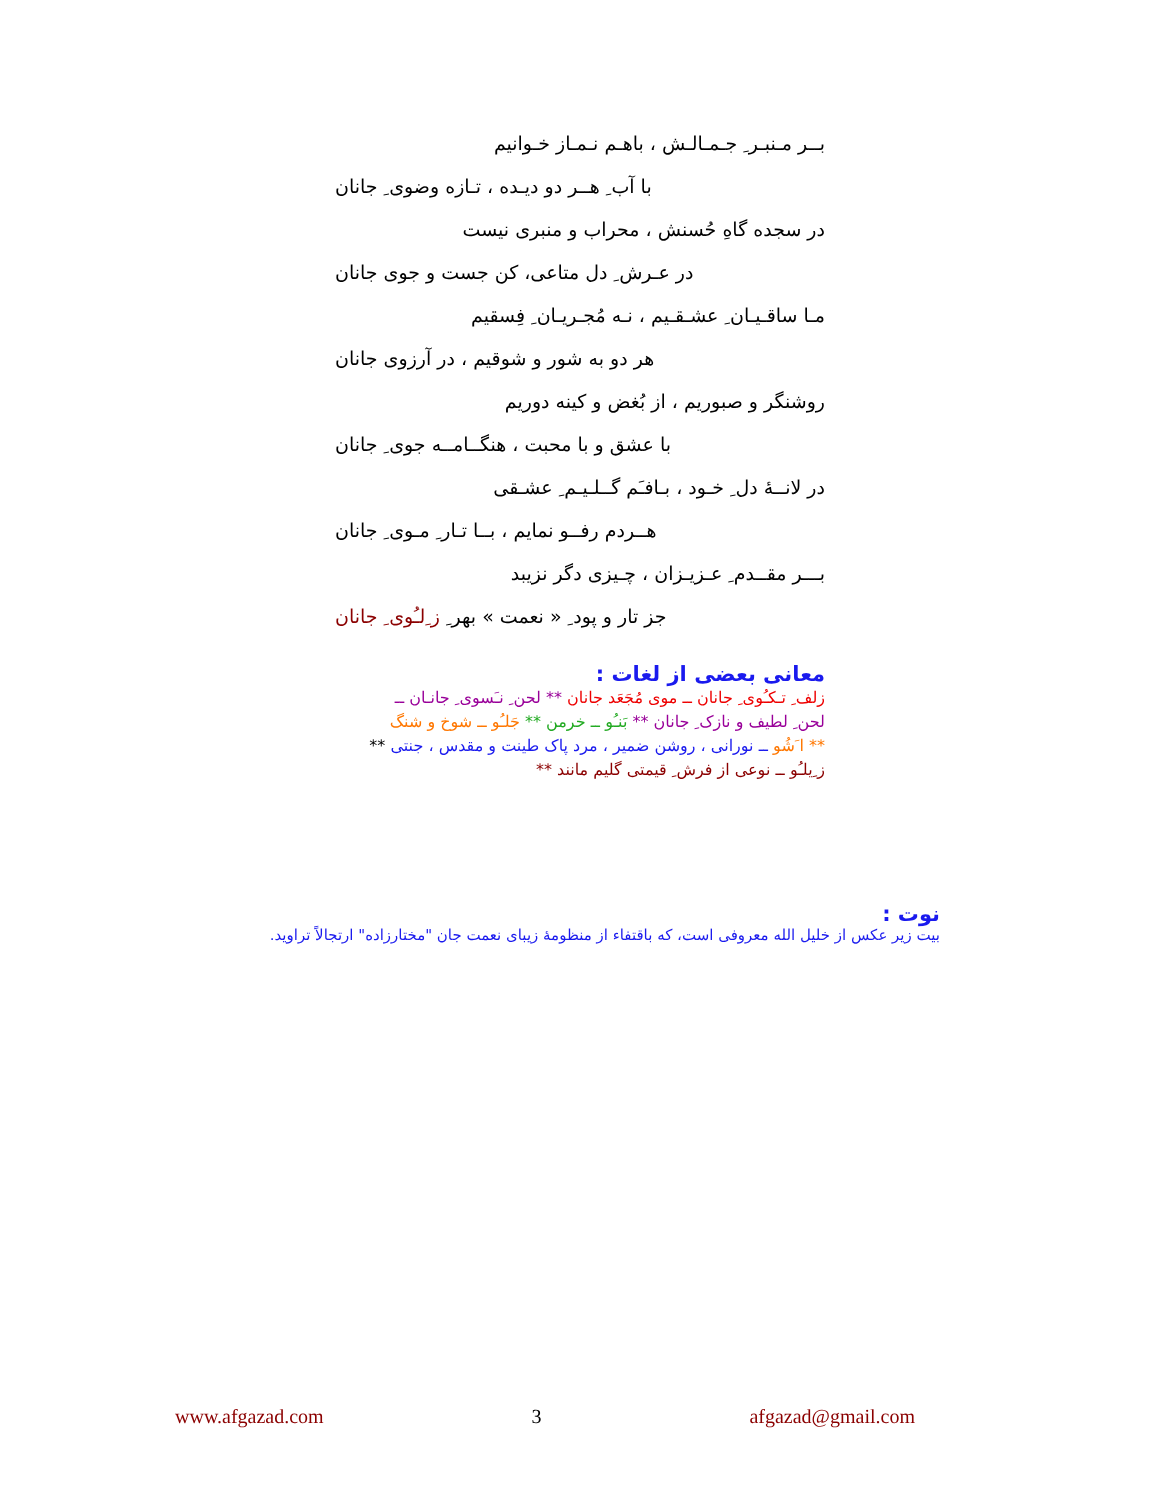بــر مـنبـر ِ جـمـالـش ، باهـم نـمـاز خـوانیم
با آب ِ هــر دو دیـده ، تـازه وضوی ِ جانان
در سجده گاهِ حُسنش ، محراب و منبری نیست
در عـرش ِ دل متاعی، کن جست و جوی جانان
مـا ساقـیـان ِ عشـقـیم ، نـه مُجـریـان ِ فِسقیم
هر دو به شور و شوقیم ، در آرزوی جانان
روشنگر و صبوریم ، از بُغض و کینه دوریم
با عشق و با محبت ، هنگــامــه جوی ِ جانان
در لانــۀ دل ِ خـود ، بـافـَم گــلـیـم ِ عشـقی
هــردم رفــو نمایم ، بــا تـار ِ مـوی ِ جانان
بـــر مقــدم ِ عـزیـزان ، چـیزی دگر نزیبد
جز تار و پود ِ « نعمت » بهر ِ ز ِلـُوی ِ جانان
معانی بعضی از لغات :
زلف ِ تـکـُوی ِ جانان ــ موی مُجَعَد جانان ** لحن ِ نـَسوی ِ جانـان ــ
لحن ِ لطیف و نازک ِ جانان ** بَنـُو ــ خرمن ** جَلـُو ــ شوخ و شنگ
** ا َشُو ــ نورانی ، روشن ضمیر ، مرد پاک طینت و مقدس ، جنتی **
ز ِیلـُو ــ نوعی از فرش ِ قیمتی گلیم مانند **
نوت :
بیت زیر عکس از خلیل الله معروفی است، که باقتفاء از منظومۀ زیبای نعمت جان "مختارزاده" ارتجالاً تراوید.
www.afgazad.com 3 afgazad@gmail.com